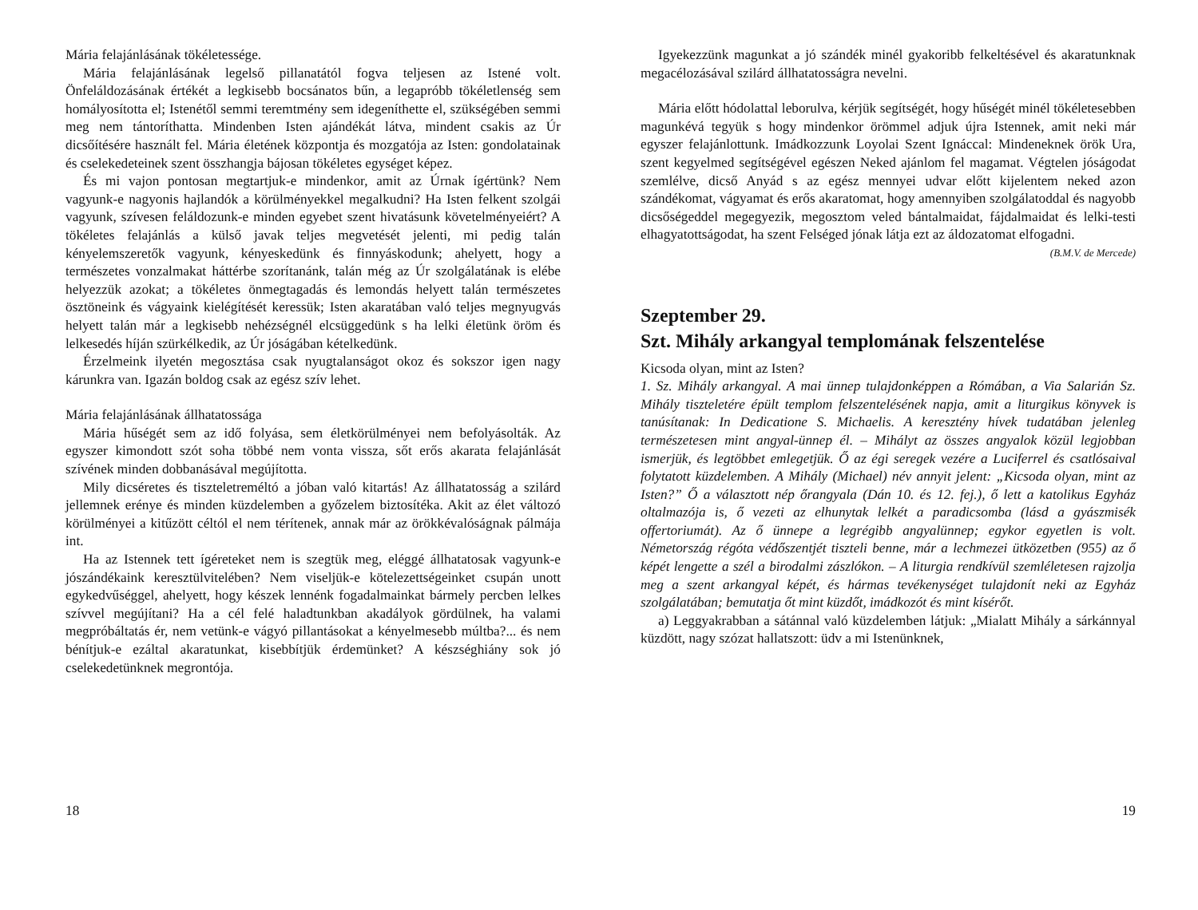Mária felajánlásának tökéletessége.
Mária felajánlásának legelső pillanatától fogva teljesen az Istené volt. Önfeláldozásának értékét a legkisebb bocsánatos bűn, a legapróbb tökéletlenség sem homályosította el; Istenétől semmi teremtmény sem idegeníthette el, szükségében semmi meg nem tántoríthatta. Mindenben Isten ajándékát látva, mindent csakis az Úr dicsőítésére használt fel. Mária életének központja és mozgatója az Isten: gondolatainak és cselekedeteinek szent összhangja bájosan tökéletes egységet képez.
És mi vajon pontosan megtartjuk-e mindenkor, amit az Úrnak ígértünk? Nem vagyunk-e nagyonis hajlandók a körülményekkel megalkudni? Ha Isten felkent szolgái vagyunk, szívesen feláldozunk-e minden egyebet szent hivatásunk követelményeiért? A tökéletes felajánlás a külső javak teljes megvetését jelenti, mi pedig talán kényelemszeretők vagyunk, kényeskedünk és finnyáskodunk; ahelyett, hogy a természetes vonzalmakat háttérbe szorítanánk, talán még az Úr szolgálatának is elébe helyezzük azokat; a tökéletes önmegtagadás és lemondás helyett talán természetes ösztöneink és vágyaink kielégítését keressük; Isten akaratában való teljes megnyugvás helyett talán már a legkisebb nehézségnél elcsüggedünk s ha lelki életünk öröm és lelkesedés híján szürkélkedik, az Úr jóságában kételkedünk.
Érzelmeink ilyetén megosztása csak nyugtalanságot okoz és sokszor igen nagy kárunkra van. Igazán boldog csak az egész szív lehet.
Mária felajánlásának állhatatossága
Mária hűségét sem az idő folyása, sem életkörülményei nem befolyásolták. Az egyszer kimondott szót soha többé nem vonta vissza, sőt erős akarata felajánlását szívének minden dobbanásával megújította.
Mily dicséretes és tiszteletreméltó a jóban való kitartás! Az állhatatosság a szilárd jellemnek erénye és minden küzdelemben a győzelem biztosítéka. Akit az élet változó körülményei a kitűzött céltól el nem térítenek, annak már az örökkévalóságnak pálmája int.
Ha az Istennek tett ígéreteket nem is szegtük meg, eléggé állhatatosak vagyunk-e jószándékaink keresztülvitelében? Nem viseljük-e kötelezettségeinket csupán unott egykedvűséggel, ahelyett, hogy készek lennénk fogadalmainkat bármely percben lelkes szívvel megújítani? Ha a cél felé haladtunkban akadályok gördülnek, ha valami megpróbáltatás ér, nem vetünk-e vágyó pillantásokat a kényelmesebb múltba?... és nem bénítjuk-e ezáltal akaratunkat, kisebbítjük érdemünket? A készséghiány sok jó cselekedetünknek megrontója.
18
Igyekezzünk magunkat a jó szándék minél gyakoribb felkeltésével és akaratunknak megacélozásával szilárd állhatatosságra nevelni.
Mária előtt hódolattal leborulva, kérjük segítségét, hogy hűségét minél tökéletesebben magunkévá tegyük s hogy mindenkor örömmel adjuk újra Istennek, amit neki már egyszer felajánlottunk. Imádkozzunk Loyolai Szent Ignáccal: Mindeneknek örök Ura, szent kegyelmed segítségével egészen Neked ajánlom fel magamat. Végtelen jóságodat szemlélve, dicső Anyád s az egész mennyei udvar előtt kijelentem neked azon szándékomat, vágyamat és erős akaratomat, hogy amennyiben szolgálatoddal és nagyobb dicsőségeddel megegyezik, megosztom veled bántalmaidat, fájdalmaidat és lelki-testi elhagyatottságodat, ha szent Felséged jónak látja ezt az áldozatomat elfogadni.
(B.M.V. de Mercede)
Szeptember 29.
Szt. Mihály arkangyal templomának felszentelése
Kicsoda olyan, mint az Isten?
1. Sz. Mihály arkangyal. A mai ünnep tulajdonképpen a Rómában, a Via Salarián Sz. Mihály tiszteletére épült templom felszentelésének napja, amit a liturgikus könyvek is tanúsítanak: In Dedicatione S. Michaelis. A keresztény hívek tudatában jelenleg természetesen mint angyal-ünnep él. – Mihályt az összes angyalok közül legjobban ismerjük, és legtöbbet emlegetjük. Ő az égi seregek vezére a Luciferrel és csatlósaival folytatott küzdelemben. A Mihály (Michael) név annyit jelent: „Kicsoda olyan, mint az Isten?” Ő a választott nép őrangyala (Dán 10. és 12. fej.), ő lett a katolikus Egyház oltalmazója is, ő vezeti az elhunytak lelkét a paradicsomba (lásd a gyászmisék offertoriumát). Az ő ünnepe a legrégibb angyalünnep; egykor egyetlen is volt. Németország régóta védőszentjét tiszteli benne, már a lechmezei ütközetben (955) az ő képét lengette a szél a birodalmi zászlókon. – A liturgia rendkívül szemléletesen rajzolja meg a szent arkangyal képét, és hármas tevékenységet tulajdonít neki az Egyház szolgálatában; bemutatja őt mint küzdőt, imádkozót és mint kísérőt.
a) Leggyakrabban a sátánnal való küzdelemben látjuk: „Mialatt Mihály a sárkánnyal küzdött, nagy szózat hallatszott: üdv a mi Istenünknek,
19